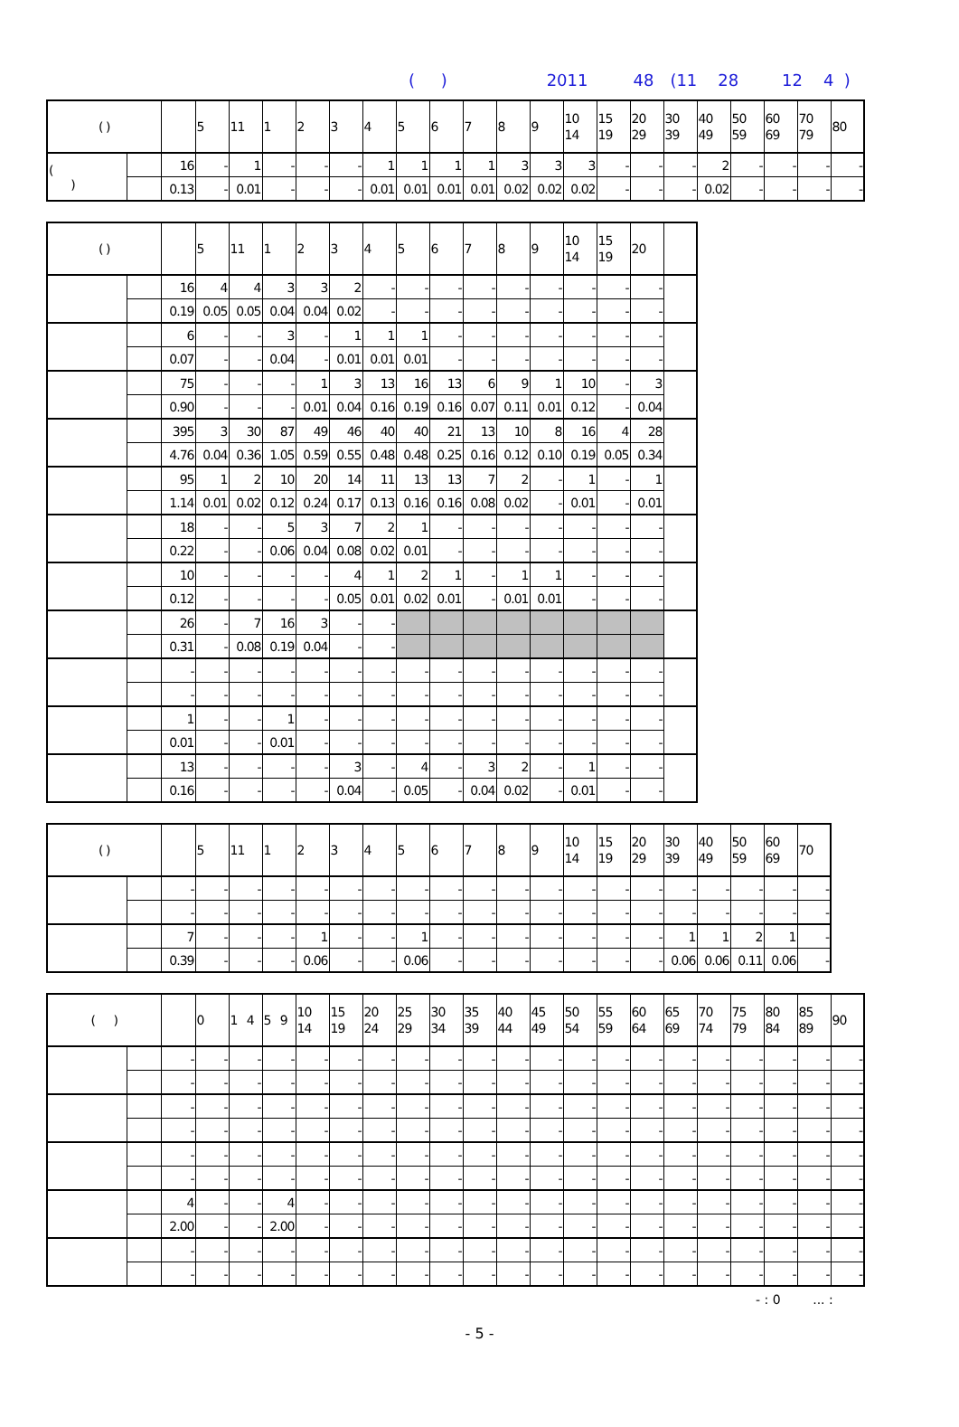( ) 2011 48 (11 28 12 4 )
| ( ) | | | 5 | 11 | 1 | 2 | 3 | 4 | 5 | 6 | 7 | 8 | 9 | 10 14 | 15 19 | 20 29 | 30 39 | 40 49 | 50 59 | 60 69 | 70 79 | 80 |
| --- | --- | --- | --- | --- | --- | --- | --- | --- | --- | --- | --- | --- | --- | --- | --- | --- | --- | --- | --- | --- | --- | --- |
| ( ) | | 16 | - | 1 | - | - | - | 1 | 1 | 1 | 1 | 3 | 3 | 3 | - | - | - | 2 | - | - | - | - |
| | | 0.13 | - | 0.01 | - | - | - | 0.01 | 0.01 | 0.01 | 0.01 | 0.02 | 0.02 | 0.02 | - | - | - | 0.02 | - | - | - | - |
| ( ) | | | 5 | 11 | 1 | 2 | 3 | 4 | 5 | 6 | 7 | 8 | 9 | 10 14 | 15 19 | 20 |
| --- | --- | --- | --- | --- | --- | --- | --- | --- | --- | --- | --- | --- | --- | --- | --- | --- |
| | | 16 | 4 | 4 | 3 | 3 | 2 | - | - | - | - | - | - | - | - | - |
| | | 0.19 | 0.05 | 0.05 | 0.04 | 0.04 | 0.02 | - | - | - | - | - | - | - | - | - |
| | | 6 | - | - | 3 | - | 1 | 1 | 1 | - | - | - | - | - | - | - |
| | | 0.07 | - | - | 0.04 | - | 0.01 | 0.01 | 0.01 | - | - | - | - | - | - | - |
| | | 75 | - | - | - | 1 | 3 | 13 | 16 | 13 | 6 | 9 | 1 | 10 | - | 3 |
| | | 0.90 | - | - | - | 0.01 | 0.04 | 0.16 | 0.19 | 0.16 | 0.07 | 0.11 | 0.01 | 0.12 | - | 0.04 |
| | | 395 | 3 | 30 | 87 | 49 | 46 | 40 | 40 | 21 | 13 | 10 | 8 | 16 | 4 | 28 |
| | | 4.76 | 0.04 | 0.36 | 1.05 | 0.59 | 0.55 | 0.48 | 0.48 | 0.25 | 0.16 | 0.12 | 0.10 | 0.19 | 0.05 | 0.34 |
| | | 95 | 1 | 2 | 10 | 20 | 14 | 11 | 13 | 13 | 7 | 2 | - | 1 | - | 1 |
| | | 1.14 | 0.01 | 0.02 | 0.12 | 0.24 | 0.17 | 0.13 | 0.16 | 0.16 | 0.08 | 0.02 | - | 0.01 | - | 0.01 |
| | | 18 | - | - | 5 | 3 | 7 | 2 | 1 | - | - | - | - | - | - | - |
| | | 0.22 | - | - | 0.06 | 0.04 | 0.08 | 0.02 | 0.01 | - | - | - | - | - | - | - |
| | | 10 | - | - | - | - | 4 | 1 | 2 | 1 | - | 1 | 1 | - | - | - |
| | | 0.12 | - | - | - | - | 0.05 | 0.01 | 0.02 | 0.01 | - | 0.01 | 0.01 | - | - | - |
| | | 26 | - | 7 | 16 | 3 | - | - | | | | | | | | |
| | | 0.31 | - | 0.08 | 0.19 | 0.04 | - | - | | | | | | | | |
| | | - | - | - | - | - | - | - | - | - | - | - | - | - | - | - |
| | | - | - | - | - | - | - | - | - | - | - | - | - | - | - | - |
| | | 1 | - | - | 1 | - | - | - | - | - | - | - | - | - | - | - |
| | | 0.01 | - | - | 0.01 | - | - | - | - | - | - | - | - | - | - | - |
| | | 13 | - | - | - | - | 3 | - | 4 | - | 3 | 2 | - | 1 | - | - |
| | | 0.16 | - | - | - | - | 0.04 | - | 0.05 | - | 0.04 | 0.02 | - | 0.01 | - | - |
| ( ) | | | 5 | 11 | 1 | 2 | 3 | 4 | 5 | 6 | 7 | 8 | 9 | 10 14 | 15 19 | 20 29 | 30 39 | 40 49 | 50 59 | 60 69 | 70 |
| --- | --- | --- | --- | --- | --- | --- | --- | --- | --- | --- | --- | --- | --- | --- | --- | --- | --- | --- | --- | --- | --- |
| | | - | - | - | - | - | - | - | - | - | - | - | - | - | - | - | - | - | - | - | - |
| | | - | - | - | - | - | - | - | - | - | - | - | - | - | - | - | - | - | - | - | - |
| | | 7 | - | - | - | 1 | - | - | 1 | - | - | - | - | - | - | - | 1 | 1 | 2 | 1 | - |
| | | 0.39 | - | - | - | 0.06 | - | - | 0.06 | - | - | - | - | - | - | - | 0.06 | 0.06 | 0.11 | 0.06 | - |
| ( ) | | | 0 | 1 4 | 5 9 | 10 14 | 15 19 | 20 24 | 25 29 | 30 34 | 35 39 | 40 44 | 45 49 | 50 54 | 55 59 | 60 64 | 65 69 | 70 74 | 75 79 | 80 84 | 85 89 | 90 |
| --- | --- | --- | --- | --- | --- | --- | --- | --- | --- | --- | --- | --- | --- | --- | --- | --- | --- | --- | --- | --- | --- | --- |
| | | - | - | - | - | - | - | - | - | - | - | - | - | - | - | - | - | - | - | - | - | - |
| | | - | - | - | - | - | - | - | - | - | - | - | - | - | - | - | - | - | - | - | - | - |
| | | - | - | - | - | - | - | - | - | - | - | - | - | - | - | - | - | - | - | - | - | - |
| | | - | - | - | - | - | - | - | - | - | - | - | - | - | - | - | - | - | - | - | - | - |
| | | - | - | - | - | - | - | - | - | - | - | - | - | - | - | - | - | - | - | - | - | - |
| | | - | - | - | - | - | - | - | - | - | - | - | - | - | - | - | - | - | - | - | - | - |
| | | 4 | - | - | 4 | - | - | - | - | - | - | - | - | - | - | - | - | - | - | - | - | - |
| | | 2.00 | - | - | 2.00 | - | - | - | - | - | - | - | - | - | - | - | - | - | - | - | - | - |
| | | - | - | - | - | - | - | - | - | - | - | - | - | - | - | - | - | - | - | - | - | - |
| | | - | - | - | - | - | - | - | - | - | - | - | - | - | - | - | - | - | - | - | - | - |
- : 0 ... :
- 5 -